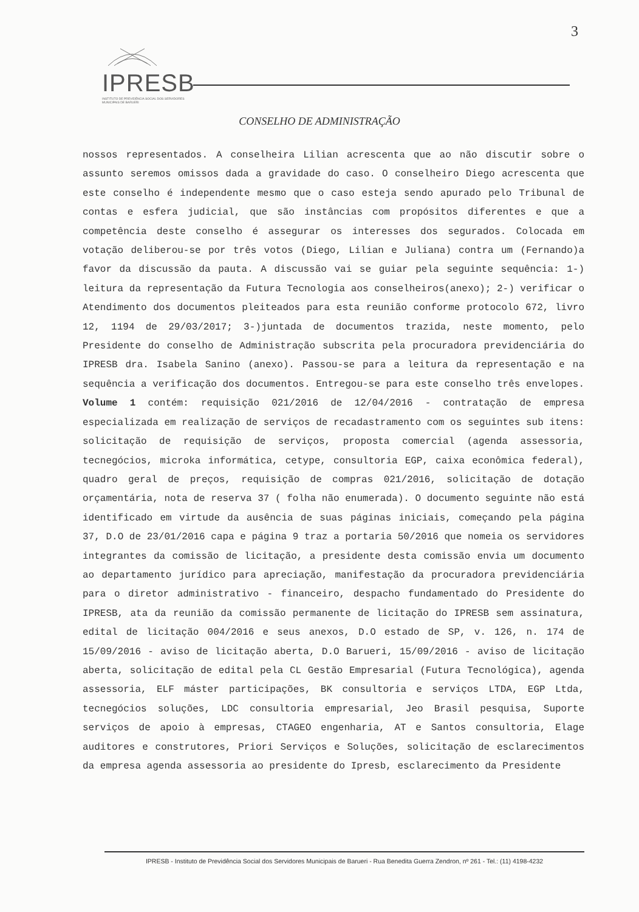3
IPRESB
INSTITUTO DE PREVIDÊNCIA SOCIAL DOS SERVIDORES MUNICIPAIS DE BARUERI
CONSELHO DE ADMINISTRAÇÃO
nossos representados. A conselheira Lilian acrescenta que ao não discutir sobre o assunto seremos omissos dada a gravidade do caso. O conselheiro Diego acrescenta que este conselho é independente mesmo que o caso esteja sendo apurado pelo Tribunal de contas e esfera judicial, que são instâncias com propósitos diferentes e que a competência deste conselho é assegurar os interesses dos segurados. Colocada em votação deliberou-se por três votos (Diego, Lilian e Juliana) contra um (Fernando)a favor da discussão da pauta. A discussão vai se guiar pela seguinte sequência: 1-) leitura da representação da Futura Tecnologia aos conselheiros(anexo); 2-) verificar o Atendimento dos documentos pleiteados para esta reunião conforme protocolo 672, livro 12, 1194 de 29/03/2017; 3-)juntada de documentos trazida, neste momento, pelo Presidente do conselho de Administração subscrita pela procuradora previdenciária do IPRESB dra. Isabela Sanino (anexo). Passou-se para a leitura da representação e na sequência a verificação dos documentos. Entregou-se para este conselho três envelopes. Volume 1 contém: requisição 021/2016 de 12/04/2016 - contratação de empresa especializada em realização de serviços de recadastramento com os seguintes sub itens: solicitação de requisição de serviços, proposta comercial (agenda assessoria, tecnegócios, microka informática, cetype, consultoria EGP, caixa econômica federal), quadro geral de preços, requisição de compras 021/2016, solicitação de dotação orçamentária, nota de reserva 37 ( folha não enumerada). O documento seguinte não está identificado em virtude da ausência de suas páginas iniciais, começando pela página 37, D.O de 23/01/2016 capa e página 9 traz a portaria 50/2016 que nomeia os servidores integrantes da comissão de licitação, a presidente desta comissão envia um documento ao departamento jurídico para apreciação, manifestação da procuradora previdenciária para o diretor administrativo - financeiro, despacho fundamentado do Presidente do IPRESB, ata da reunião da comissão permanente de licitação do IPRESB sem assinatura, edital de licitação 004/2016 e seus anexos, D.O estado de SP, v. 126, n. 174 de 15/09/2016 - aviso de licitação aberta, D.O Barueri, 15/09/2016 - aviso de licitação aberta, solicitação de edital pela CL Gestão Empresarial (Futura Tecnológica), agenda assessoria, ELF máster participações, BK consultoria e serviços LTDA, EGP Ltda, tecnegócios soluções, LDC consultoria empresarial, Jeo Brasil pesquisa, Suporte serviços de apoio à empresas, CTAGEO engenharia, AT e Santos consultoria, Elage auditores e construtores, Priori Serviços e Soluções, solicitação de esclarecimentos da empresa agenda assessoria ao presidente do Ipresb, esclarecimento da Presidente
IPRESB - Instituto de Previdência Social dos Servidores Municipais de Barueri - Rua Benedita Guerra Zendron, nº 261 - Tel.: (11) 4198-4232